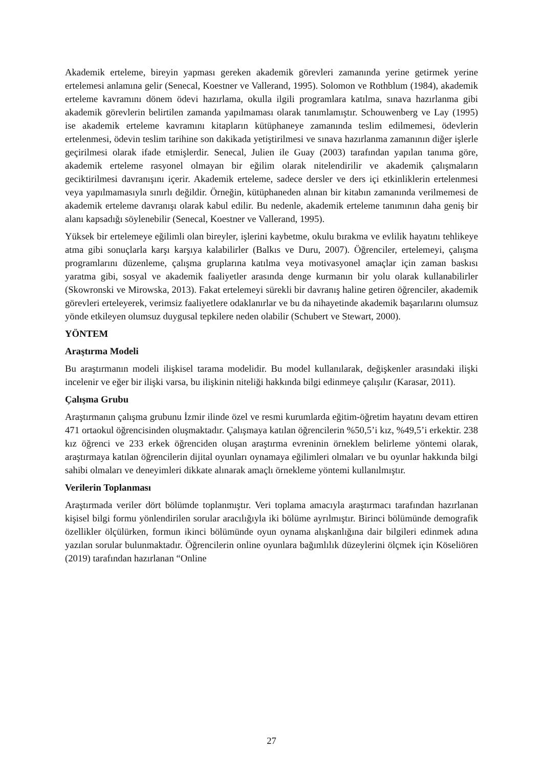Akademik erteleme, bireyin yapması gereken akademik görevleri zamanında yerine getirmek yerine ertelemesi anlamına gelir (Senecal, Koestner ve Vallerand, 1995). Solomon ve Rothblum (1984), akademik erteleme kavramını dönem ödevi hazırlama, okulla ilgili programlara katılma, sınava hazırlanma gibi akademik görevlerin belirtilen zamanda yapılmaması olarak tanımlamıştır. Schouwenberg ve Lay (1995) ise akademik erteleme kavramını kitapların kütüphaneye zamanında teslim edilmemesi, ödevlerin ertelenmesi, ödevin teslim tarihine son dakikada yetiştirilmesi ve sınava hazırlanma zamanının diğer işlerle geçirilmesi olarak ifade etmişlerdir. Senecal, Julien ile Guay (2003) tarafından yapılan tanıma göre, akademik erteleme rasyonel olmayan bir eğilim olarak nitelendirilir ve akademik çalışmaların geciktirilmesi davranışını içerir. Akademik erteleme, sadece dersler ve ders içi etkinliklerin ertelenmesi veya yapılmamasıyla sınırlı değildir. Örneğin, kütüphaneden alınan bir kitabın zamanında verilmemesi de akademik erteleme davranışı olarak kabul edilir. Bu nedenle, akademik erteleme tanımının daha geniş bir alanı kapsadığı söylenebilir (Senecal, Koestner ve Vallerand, 1995).
Yüksek bir ertelemeye eğilimli olan bireyler, işlerini kaybetme, okulu bırakma ve evlilik hayatını tehlikeye atma gibi sonuçlarla karşı karşıya kalabilirler (Balkıs ve Duru, 2007). Öğrenciler, ertelemeyi, çalışma programlarını düzenleme, çalışma gruplarına katılma veya motivasyonel amaçlar için zaman baskısı yaratma gibi, sosyal ve akademik faaliyetler arasında denge kurmanın bir yolu olarak kullanabilirler (Skowronski ve Mirowska, 2013). Fakat ertelemeyi sürekli bir davranış haline getiren öğrenciler, akademik görevleri erteleyerek, verimsiz faaliyetlere odaklanırlar ve bu da nihayetinde akademik başarılarını olumsuz yönde etkileyen olumsuz duygusal tepkilere neden olabilir (Schubert ve Stewart, 2000).
YÖNTEM
Araştırma Modeli
Bu araştırmanın modeli ilişkisel tarama modelidir. Bu model kullanılarak, değişkenler arasındaki ilişki incelenir ve eğer bir ilişki varsa, bu ilişkinin niteliği hakkında bilgi edinmeye çalışılır (Karasar, 2011).
Çalışma Grubu
Araştırmanın çalışma grubunu İzmir ilinde özel ve resmi kurumlarda eğitim-öğretim hayatını devam ettiren 471 ortaokul öğrencisinden oluşmaktadır. Çalışmaya katılan öğrencilerin %50,5’i kız, %49,5’i erkektir. 238 kız öğrenci ve 233 erkek öğrenciden oluşan araştırma evreninin örneklem belirleme yöntemi olarak, araştırmaya katılan öğrencilerin dijital oyunları oynamaya eğilimleri olmaları ve bu oyunlar hakkında bilgi sahibi olmaları ve deneyimleri dikkate alınarak amaçlı örnekleme yöntemi kullanılmıştır.
Verilerin Toplanması
Araştırmada veriler dört bölümde toplanmıştır. Veri toplama amacıyla araştırmacı tarafından hazırlanan kişisel bilgi formu yönlendirilen sorular aracılığıyla iki bölüme ayrılmıştır. Birinci bölümünde demografik özellikler ölçülürken, formun ikinci bölümünde oyun oynama alışkanlığına dair bilgileri edinmek adına yazılan sorular bulunmaktadır. Öğrencilerin online oyunlara bağımlılık düzeylerini ölçmek için Köseliören (2019) tarafından hazırlanan “Online
27